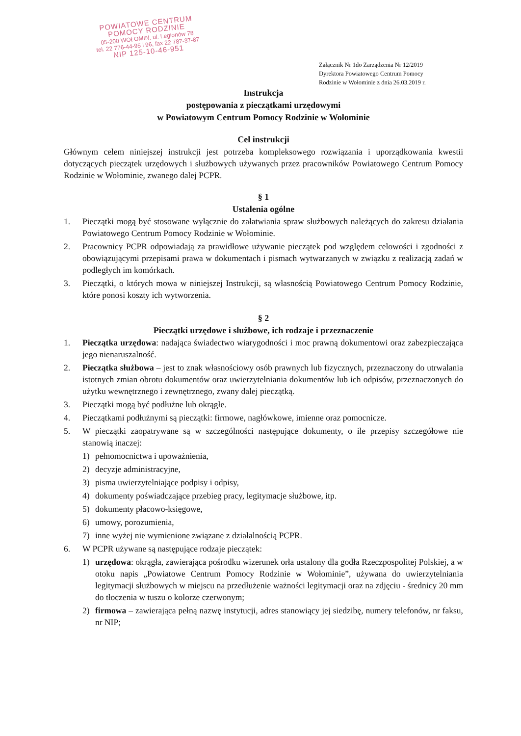POWIATOWE CENTRUM
POMOCY RODZINIE
05-200 WOŁOMIN, ul. Legionów 78
tel. 22 776-44-95 i 96, fax 22 787-37-87
NIP 125-10-46-951
Załącznik Nr 1do Zarządzenia Nr 12/2019
Dyrektora Powiatowego Centrum Pomocy
Rodzinie w Wołominie z dnia 26.03.2019 r.
Instrukcja
postępowania z pieczątkami urzędowymi
w Powiatowym Centrum Pomocy Rodzinie w Wołominie
Cel instrukcji
Głównym celem niniejszej instrukcji jest potrzeba kompleksowego rozwiązania i uporządkowania kwestii dotyczących pieczątek urzędowych i służbowych używanych przez pracowników Powiatowego Centrum Pomocy Rodzinie w Wołominie, zwanego dalej PCPR.
§ 1
Ustalenia ogólne
1. Pieczątki mogą być stosowane wyłącznie do załatwiania spraw służbowych należących do zakresu działania Powiatowego Centrum Pomocy Rodzinie w Wołominie.
2. Pracownicy PCPR odpowiadają za prawidłowe używanie pieczątek pod względem celowości i zgodności z obowiązującymi przepisami prawa w dokumentach i pismach wytwarzanych w związku z realizacją zadań w podległych im komórkach.
3. Pieczątki, o których mowa w niniejszej Instrukcji, są własnością Powiatowego Centrum Pomocy Rodzinie, które ponosi koszty ich wytworzenia.
§ 2
Pieczątki urzędowe i służbowe, ich rodzaje i przeznaczenie
1. Pieczątka urzędowa: nadająca świadectwo wiarygodności i moc prawną dokumentowi oraz zabezpieczająca jego nienaruszalność.
2. Pieczątka służbowa – jest to znak własnościowy osób prawnych lub fizycznych, przeznaczony do utrwalania istotnych zmian obrotu dokumentów oraz uwierzytelniania dokumentów lub ich odpisów, przeznaczonych do użytku wewnętrznego i zewnętrznego, zwany dalej pieczątką.
3. Pieczątki mogą być podłużne lub okrągłe.
4. Pieczątkami podłużnymi są pieczątki: firmowe, nagłówkowe, imienne oraz pomocnicze.
5. W pieczątki zaopatrywane są w szczególności następujące dokumenty, o ile przepisy szczegółowe nie stanowią inaczej:
1) pełnomocnictwa i upoważnienia,
2) decyzje administracyjne,
3) pisma uwierzytelniające podpisy i odpisy,
4) dokumenty poświadczające przebieg pracy, legitymacje służbowe, itp.
5) dokumenty płacowo-księgowe,
6) umowy, porozumienia,
7) inne wyżej nie wymienione związane z działalnością PCPR.
6. W PCPR używane są następujące rodzaje pieczątek:
1) urzędowa: okrągła, zawierająca pośrodku wizerunek orła ustalony dla godła Rzeczpospolitej Polskiej, a w otoku napis „Powiatowe Centrum Pomocy Rodzinie w Wołominie”, używana do uwierzytelniania legitymacji służbowych w miejscu na przedłużenie ważności legitymacji oraz na zdjęciu - średnicy 20 mm do tłoczenia w tuszu o kolorze czerwonym;
2) firmowa – zawierająca pełną nazwę instytucji, adres stanowiący jej siedzibę, numery telefonów, nr faksu, nr NIP;